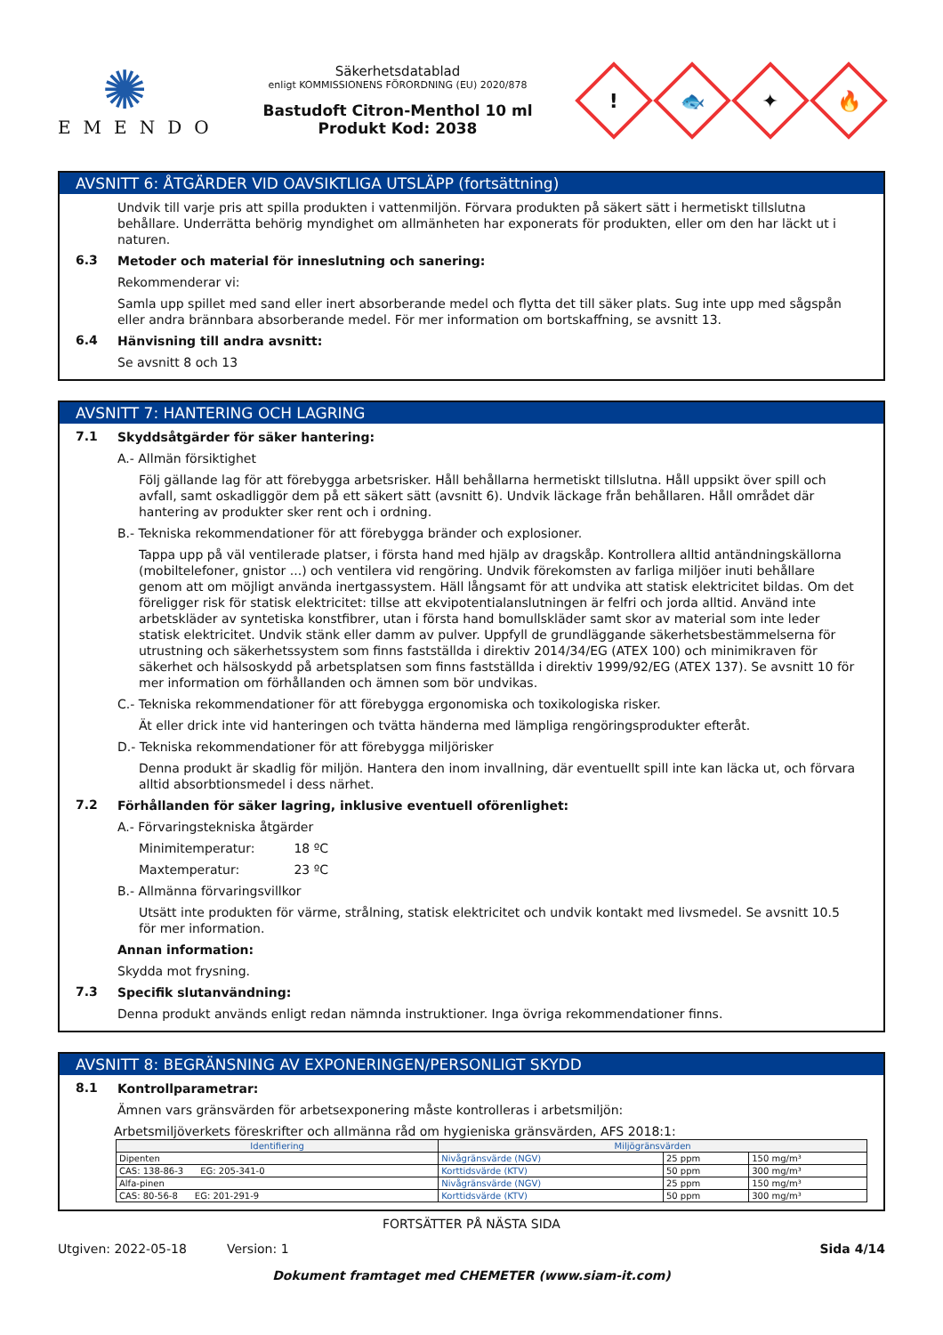✺
EMENDO
Säkerhetsdatablad
enligt KOMMISSIONENS FÖRORDNING (EU) 2020/878
Bastudoft Citron-Menthol 10 ml
Produkt Kod: 2038
!
🐟
✦
🔥
AVSNITT 6: ÅTGÄRDER VID OAVSIKTLIGA UTSLÄPP (fortsättning)
Undvik till varje pris att spilla produkten i vattenmiljön. Förvara produkten på säkert sätt i hermetiskt tillslutna behållare. Underrätta behörig myndighet om allmänheten har exponerats för produkten, eller om den har läckt ut i naturen.
6.3
Metoder och material för inneslutning och sanering:
Rekommenderar vi:
Samla upp spillet med sand eller inert absorberande medel och flytta det till säker plats. Sug inte upp med sågspån eller andra brännbara absorberande medel. För mer information om bortskaffning, se avsnitt 13.
6.4
Hänvisning till andra avsnitt:
Se avsnitt 8 och 13
AVSNITT 7: HANTERING OCH LAGRING
7.1
Skyddsåtgärder för säker hantering:
A.- Allmän försiktighet
Följ gällande lag för att förebygga arbetsrisker. Håll behållarna hermetiskt tillslutna. Håll uppsikt över spill och avfall, samt oskadliggör dem på ett säkert sätt (avsnitt 6). Undvik läckage från behållaren. Håll området där hantering av produkter sker rent och i ordning.
B.- Tekniska rekommendationer för att förebygga bränder och explosioner.
Tappa upp på väl ventilerade platser, i första hand med hjälp av dragskåp. Kontrollera alltid antändningskällorna (mobiltelefoner, gnistor ...) och ventilera vid rengöring. Undvik förekomsten av farliga miljöer inuti behållare genom att om möjligt använda inertgassystem. Häll långsamt för att undvika att statisk elektricitet bildas. Om det föreligger risk för statisk elektricitet: tillse att ekvipotentialanslutningen är felfri och jorda alltid. Använd inte arbetskläder av syntetiska konstfibrer, utan i första hand bomullskläder samt skor av material som inte leder statisk elektricitet. Undvik stänk eller damm av pulver. Uppfyll de grundläggande säkerhetsbestämmelserna för utrustning och säkerhetssystem som finns fastställda i direktiv 2014/34/EG (ATEX 100) och minimikraven för säkerhet och hälsoskydd på arbetsplatsen som finns fastställda i direktiv 1999/92/EG (ATEX 137). Se avsnitt 10 för mer information om förhållanden och ämnen som bör undvikas.
C.- Tekniska rekommendationer för att förebygga ergonomiska och toxikologiska risker.
Ät eller drick inte vid hanteringen och tvätta händerna med lämpliga rengöringsprodukter efteråt.
D.- Tekniska rekommendationer för att förebygga miljörisker
Denna produkt är skadlig för miljön. Hantera den inom invallning, där eventuellt spill inte kan läcka ut, och förvara alltid absorbtionsmedel i dess närhet.
7.2
Förhållanden för säker lagring, inklusive eventuell oförenlighet:
A.- Förvaringstekniska åtgärder
Minimitemperatur: 18 ºC
Maxtemperatur: 23 ºC
B.- Allmänna förvaringsvillkor
Utsätt inte produkten för värme, strålning, statisk elektricitet och undvik kontakt med livsmedel. Se avsnitt 10.5 för mer information.
Annan information:
Skydda mot frysning.
7.3
Specifik slutanvändning:
Denna produkt används enligt redan nämnda instruktioner. Inga övriga rekommendationer finns.
AVSNITT 8: BEGRÄNSNING AV EXPONERINGEN/PERSONLIGT SKYDD
8.1
Kontrollparametrar:
Ämnen vars gränsvärden för arbetsexponering måste kontrolleras i arbetsmiljön:
Arbetsmiljöverkets föreskrifter och allmänna råd om hygieniska gränsvärden, AFS 2018:1:
| Identifiering | Miljögränsvärden | | |
| --- | --- | --- | --- |
| Dipenten | Nivågränsvärde (NGV) | 25 ppm | 150 mg/m³ |
| CAS: 138-86-3 EG: 205-341-0 | Korttidsvärde (KTV) | 50 ppm | 300 mg/m³ |
| Alfa-pinen | Nivågränsvärde (NGV) | 25 ppm | 150 mg/m³ |
| CAS: 80-56-8 EG: 201-291-9 | Korttidsvärde (KTV) | 50 ppm | 300 mg/m³ |
FORTSÄTTER PÅ NÄSTA SIDA
Utgiven: 2022-05-18 Version: 1 Sida 4/14
Dokument framtaget med CHEMETER (www.siam-it.com)